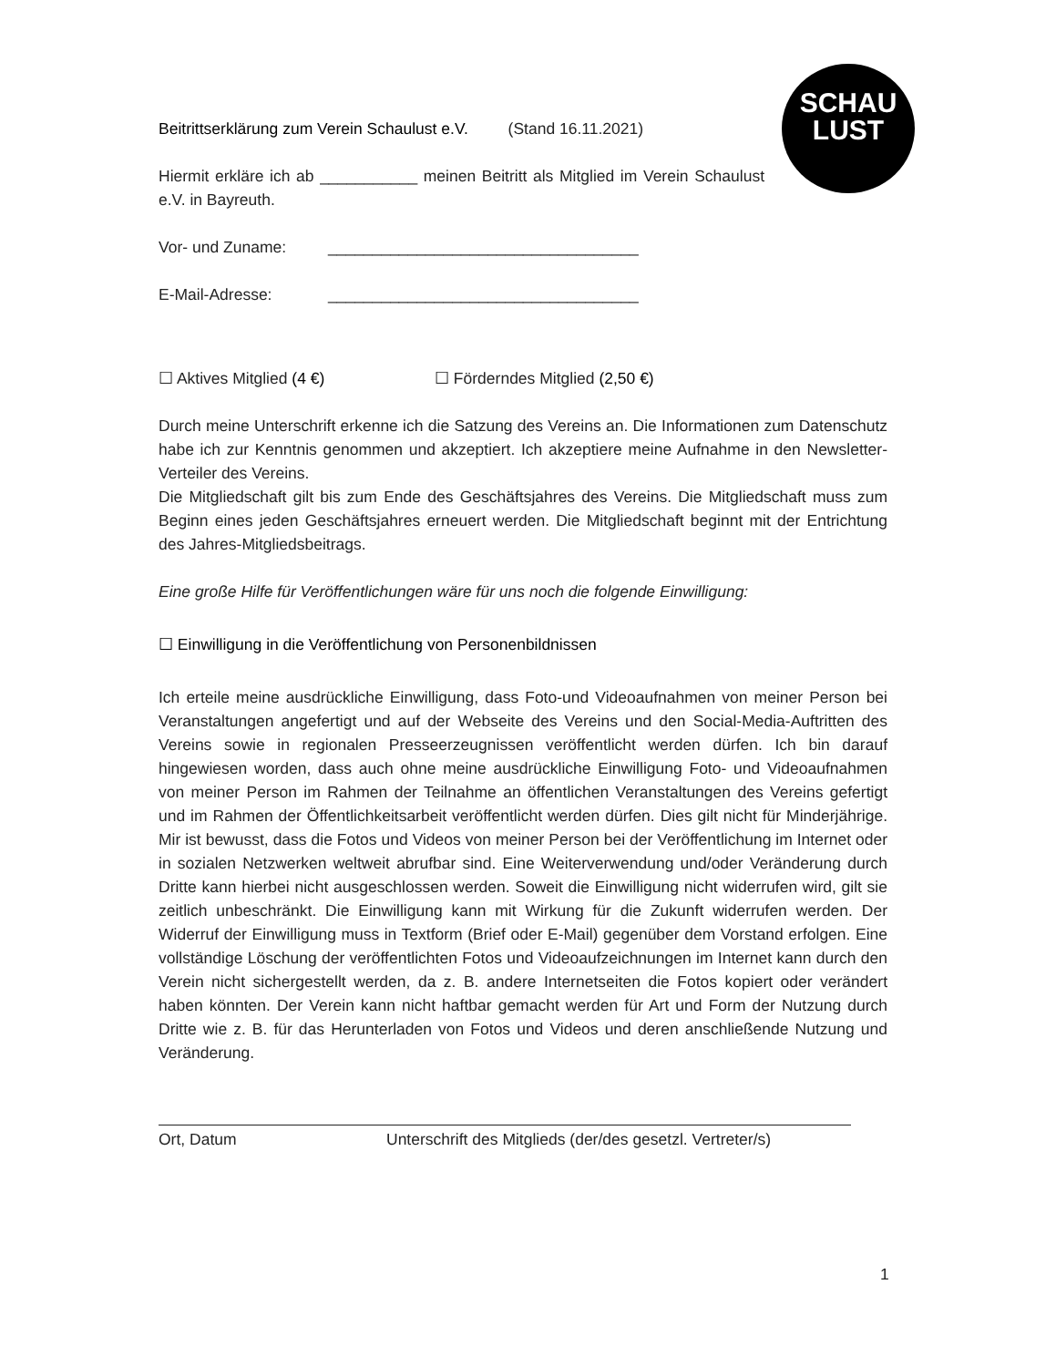SCHAU
LUST
Beitrittserklärung zum Verein Schaulust e.V. (Stand 16.11.2021)
Hiermit erkläre ich ab ___________ meinen Beitritt als Mitglied im Verein Schaulust e.V. in Bayreuth.
Vor- und Zuname: ___________________________________
E-Mail-Adresse: ___________________________________
☐ Aktives Mitglied (4 €) ☐ Förderndes Mitglied (2,50 €)
Durch meine Unterschrift erkenne ich die Satzung des Vereins an. Die Informationen zum Datenschutz habe ich zur Kenntnis genommen und akzeptiert. Ich akzeptiere meine Aufnahme in den Newsletter-Verteiler des Vereins.
Die Mitgliedschaft gilt bis zum Ende des Geschäftsjahres des Vereins. Die Mitgliedschaft muss zum Beginn eines jeden Geschäftsjahres erneuert werden. Die Mitgliedschaft beginnt mit der Entrichtung des Jahres-Mitgliedsbeitrags.
Eine große Hilfe für Veröffentlichungen wäre für uns noch die folgende Einwilligung:
☐ Einwilligung in die Veröffentlichung von Personenbildnissen
Ich erteile meine ausdrückliche Einwilligung, dass Foto-und Videoaufnahmen von meiner Person bei Veranstaltungen angefertigt und auf der Webseite des Vereins und den Social-Media-Auftritten des Vereins sowie in regionalen Presseerzeugnissen veröffentlicht werden dürfen. Ich bin darauf hingewiesen worden, dass auch ohne meine ausdrückliche Einwilligung Foto- und Videoaufnahmen von meiner Person im Rahmen der Teilnahme an öffentlichen Veranstaltungen des Vereins gefertigt und im Rahmen der Öffentlichkeitsarbeit veröffentlicht werden dürfen. Dies gilt nicht für Minderjährige. Mir ist bewusst, dass die Fotos und Videos von meiner Person bei der Veröffentlichung im Internet oder in sozialen Netzwerken weltweit abrufbar sind. Eine Weiterverwendung und/oder Veränderung durch Dritte kann hierbei nicht ausgeschlossen werden. Soweit die Einwilligung nicht widerrufen wird, gilt sie zeitlich unbeschränkt. Die Einwilligung kann mit Wirkung für die Zukunft widerrufen werden. Der Widerruf der Einwilligung muss in Textform (Brief oder E-Mail) gegenüber dem Vorstand erfolgen. Eine vollständige Löschung der veröffentlichten Fotos und Videoaufzeichnungen im Internet kann durch den Verein nicht sichergestellt werden, da z. B. andere Internetseiten die Fotos kopiert oder verändert haben könnten. Der Verein kann nicht haftbar gemacht werden für Art und Form der Nutzung durch Dritte wie z. B. für das Herunterladen von Fotos und Videos und deren anschließende Nutzung und Veränderung.
Ort, Datum Unterschrift des Mitglieds (der/des gesetzl. Vertreter/s)
1